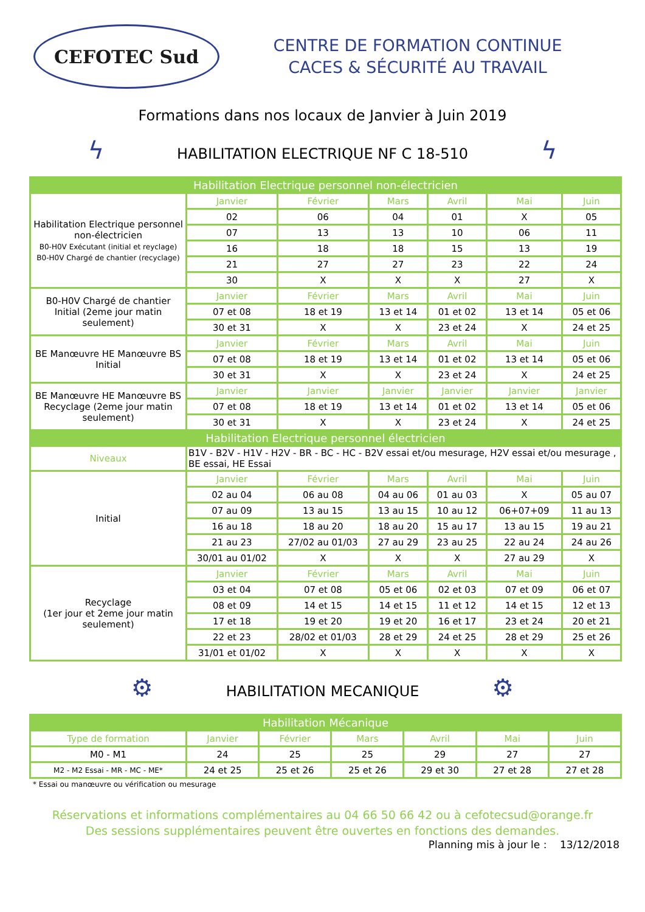CEFOTEC Sud
CENTRE DE FORMATION CONTINUE
CACES & SÉCURITÉ AU TRAVAIL
Formations dans nos locaux de Janvier à Juin 2019
ϟ HABILITATION ELECTRIQUE NF C 18-510 ϟ
| Habilitation Electrique personnel non-électricien | | | | | | |
| --- | --- | --- | --- | --- | --- | --- |
| Habilitation Electrique personnel non-électricien B0-H0V Exécutant (initial et reyclage) B0-H0V Chargé de chantier (recyclage) | Janvier | Février | Mars | Avril | Mai | Juin |
| | 02 | 06 | 04 | 01 | X | 05 |
| | 07 | 13 | 13 | 10 | 06 | 11 |
| | 16 | 18 | 18 | 15 | 13 | 19 |
| | 21 | 27 | 27 | 23 | 22 | 24 |
| | 30 | X | X | X | 27 | X |
| B0-H0V Chargé de chantier Initial (2eme jour matin seulement) | Janvier | Février | Mars | Avril | Mai | Juin |
| | 07 et 08 | 18 et 19 | 13 et 14 | 01 et 02 | 13 et 14 | 05 et 06 |
| | 30 et 31 | X | X | 23 et 24 | X | 24 et 25 |
| BE Manœuvre HE Manœuvre BS Initial | Janvier | Février | Mars | Avril | Mai | Juin |
| | 07 et 08 | 18 et 19 | 13 et 14 | 01 et 02 | 13 et 14 | 05 et 06 |
| | 30 et 31 | X | X | 23 et 24 | X | 24 et 25 |
| BE Manœuvre HE Manœuvre BS Recyclage (2eme jour matin seulement) | Janvier | Janvier | Janvier | Janvier | Janvier | Janvier |
| | 07 et 08 | 18 et 19 | 13 et 14 | 01 et 02 | 13 et 14 | 05 et 06 |
| | 30 et 31 | X | X | 23 et 24 | X | 24 et 25 |
| Habilitation Electrique personnel électricien | | | | | | |
| Niveaux | B1V - B2V - H1V - H2V - BR - BC - HC - B2V essai et/ou mesurage, H2V essai et/ou mesurage , BE essai, HE Essai | | | | | |
| Initial | Janvier | Février | Mars | Avril | Mai | Juin |
| | 02 au 04 | 06 au 08 | 04 au 06 | 01 au 03 | X | 05 au 07 |
| | 07 au 09 | 13 au 15 | 13 au 15 | 10 au 12 | 06+07+09 | 11 au 13 |
| | 16 au 18 | 18 au 20 | 18 au 20 | 15 au 17 | 13 au 15 | 19 au 21 |
| | 21 au 23 | 27/02 au 01/03 | 27 au 29 | 23 au 25 | 22 au 24 | 24 au 26 |
| | 30/01 au 01/02 | X | X | X | 27 au 29 | X |
| Recyclage (1er jour et 2eme jour matin seulement) | Janvier | Février | Mars | Avril | Mai | Juin |
| | 03 et 04 | 07 et 08 | 05 et 06 | 02 et 03 | 07 et 09 | 06 et 07 |
| | 08 et 09 | 14 et 15 | 14 et 15 | 11 et 12 | 14 et 15 | 12 et 13 |
| | 17 et 18 | 19 et 20 | 19 et 20 | 16 et 17 | 23 et 24 | 20 et 21 |
| | 22 et 23 | 28/02 et 01/03 | 28 et 29 | 24 et 25 | 28 et 29 | 25 et 26 |
| | 31/01 et 01/02 | X | X | X | X | X |
⚙ HABILITATION MECANIQUE ⚙
| Habilitation Mécanique | | | | | | |
| --- | --- | --- | --- | --- | --- | --- |
| Type de formation | Janvier | Février | Mars | Avril | Mai | Juin |
| M0 - M1 | 24 | 25 | 25 | 29 | 27 | 27 |
| M2 - M2 Essai - MR - MC - ME* | 24 et 25 | 25 et 26 | 25 et 26 | 29 et 30 | 27 et 28 | 27 et 28 |
* Essai ou manœuvre ou vérification ou mesurage
Réservations et informations complémentaires au 04 66 50 66 42 ou à cefotecsud@orange.fr
Des sessions supplémentaires peuvent être ouvertes en fonctions des demandes.
Planning mis à jour le : 13/12/2018